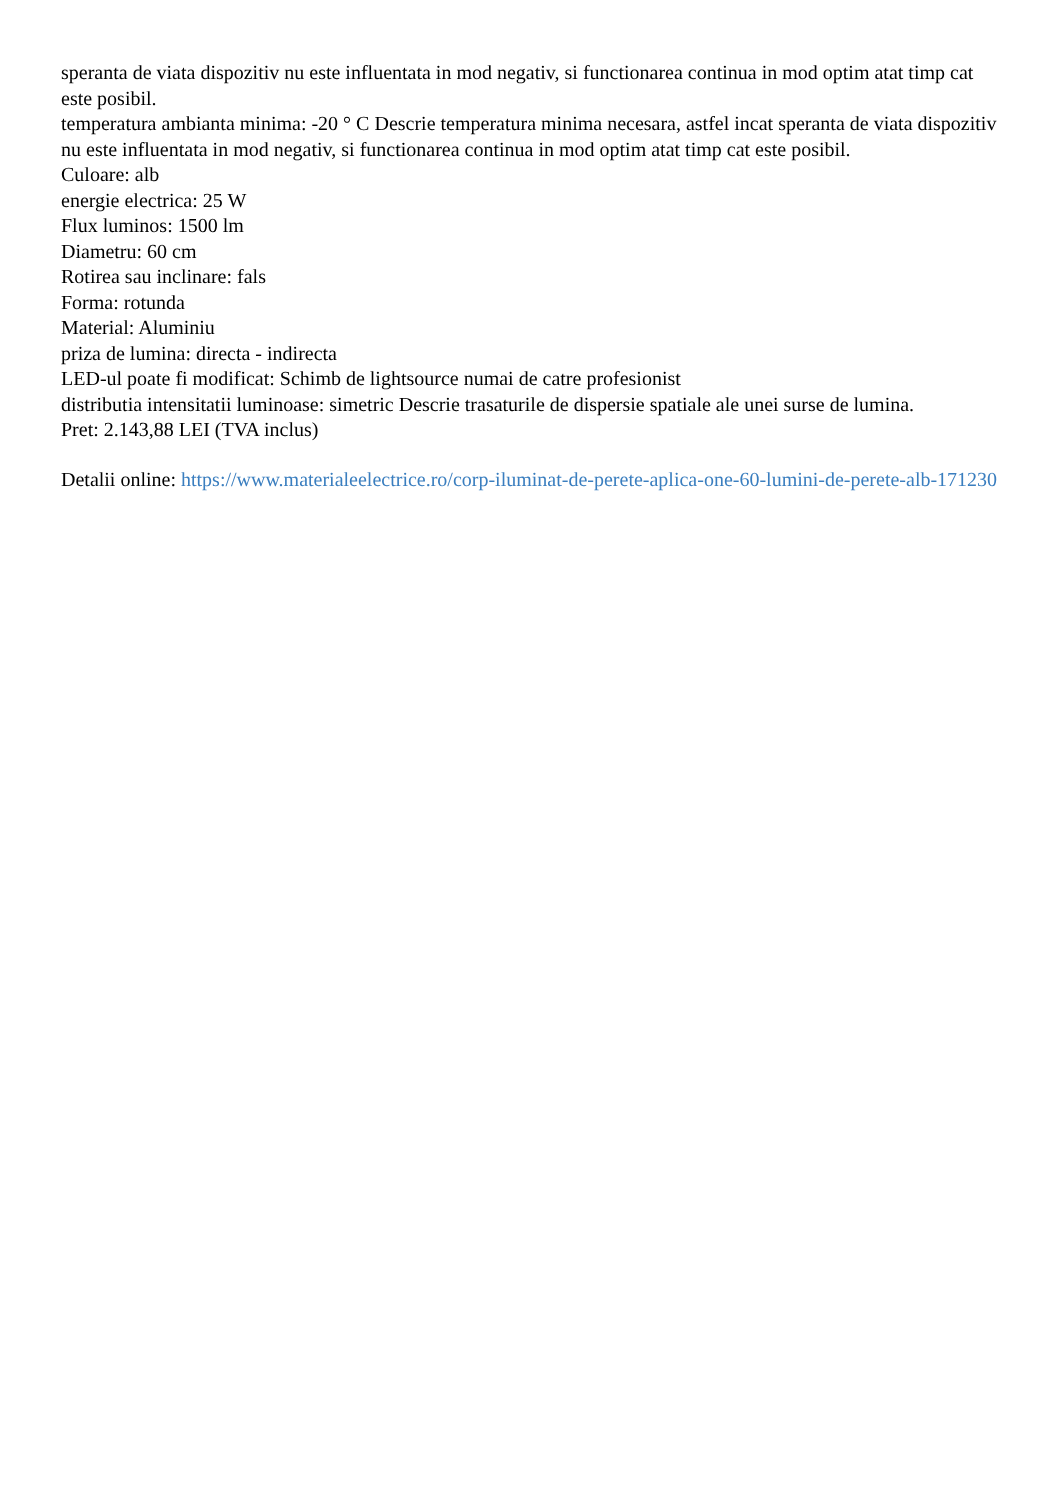speranta de viata dispozitiv nu este influentata in mod negativ, si functionarea continua in mod optim atat timp cat este posibil.
temperatura ambianta minima: -20 ° C Descrie temperatura minima necesara, astfel incat speranta de viata dispozitiv nu este influentata in mod negativ, si functionarea continua in mod optim atat timp cat este posibil.
Culoare: alb
energie electrica: 25 W
Flux luminos: 1500 lm
Diametru: 60 cm
Rotirea sau inclinare: fals
Forma: rotunda
Material: Aluminiu
priza de lumina: directa - indirecta
LED-ul poate fi modificat: Schimb de lightsource numai de catre profesionist
distributia intensitatii luminoase: simetric Descrie trasaturile de dispersie spatiale ale unei surse de lumina.
Pret: 2.143,88 LEI (TVA inclus)
Detalii online: https://www.materialeelectrice.ro/corp-iluminat-de-perete-aplica-one-60-lumini-de-perete-alb-171230